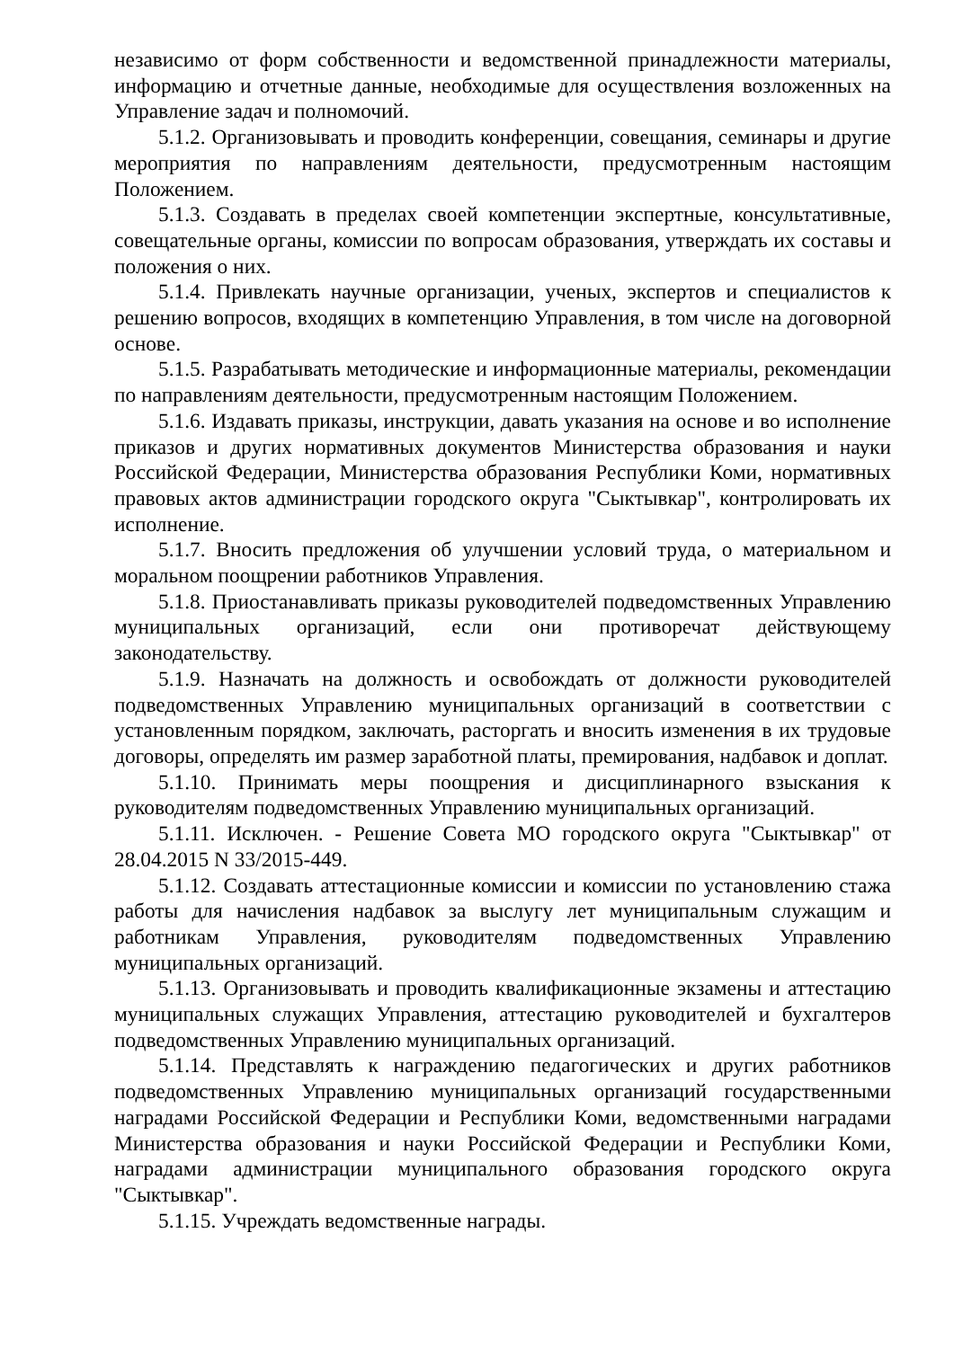независимо от форм собственности и ведомственной принадлежности материалы, информацию и отчетные данные, необходимые для осуществления возложенных на Управление задач и полномочий.
5.1.2. Организовывать и проводить конференции, совещания, семинары и другие мероприятия по направлениям деятельности, предусмотренным настоящим Положением.
5.1.3. Создавать в пределах своей компетенции экспертные, консультативные, совещательные органы, комиссии по вопросам образования, утверждать их составы и положения о них.
5.1.4. Привлекать научные организации, ученых, экспертов и специалистов к решению вопросов, входящих в компетенцию Управления, в том числе на договорной основе.
5.1.5. Разрабатывать методические и информационные материалы, рекомендации по направлениям деятельности, предусмотренным настоящим Положением.
5.1.6. Издавать приказы, инструкции, давать указания на основе и во исполнение приказов и других нормативных документов Министерства образования и науки Российской Федерации, Министерства образования Республики Коми, нормативных правовых актов администрации городского округа "Сыктывкар", контролировать их исполнение.
5.1.7. Вносить предложения об улучшении условий труда, о материальном и моральном поощрении работников Управления.
5.1.8. Приостанавливать приказы руководителей подведомственных Управлению муниципальных организаций, если они противоречат действующему законодательству.
5.1.9. Назначать на должность и освобождать от должности руководителей подведомственных Управлению муниципальных организаций в соответствии с установленным порядком, заключать, расторгать и вносить изменения в их трудовые договоры, определять им размер заработной платы, премирования, надбавок и доплат.
5.1.10. Принимать меры поощрения и дисциплинарного взыскания к руководителям подведомственных Управлению муниципальных организаций.
5.1.11. Исключен. - Решение Совета МО городского округа "Сыктывкар" от 28.04.2015 N 33/2015-449.
5.1.12. Создавать аттестационные комиссии и комиссии по установлению стажа работы для начисления надбавок за выслугу лет муниципальным служащим и работникам Управления, руководителям подведомственных Управлению муниципальных организаций.
5.1.13. Организовывать и проводить квалификационные экзамены и аттестацию муниципальных служащих Управления, аттестацию руководителей и бухгалтеров подведомственных Управлению муниципальных организаций.
5.1.14. Представлять к награждению педагогических и других работников подведомственных Управлению муниципальных организаций государственными наградами Российской Федерации и Республики Коми, ведомственными наградами Министерства образования и науки Российской Федерации и Республики Коми, наградами администрации муниципального образования городского округа "Сыктывкар".
5.1.15. Учреждать ведомственные награды.